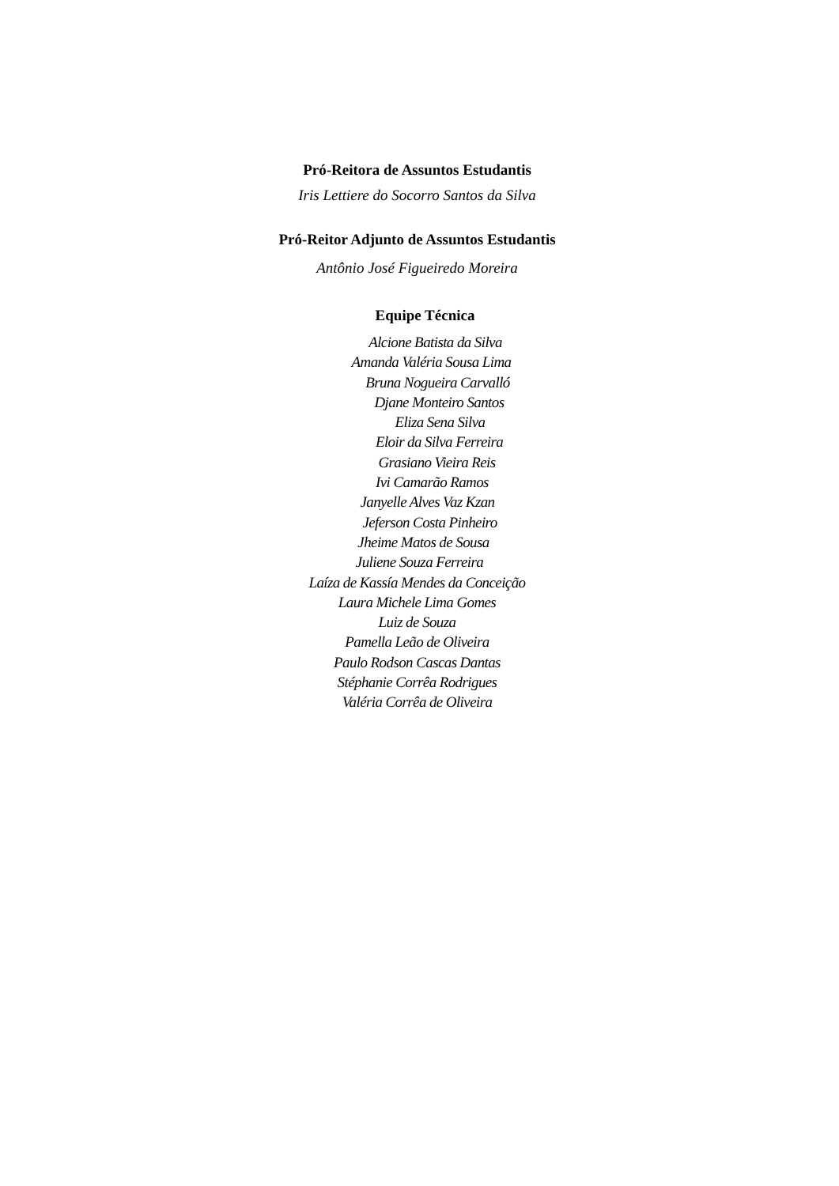Pró-Reitora de Assuntos Estudantis
Iris Lettiere do Socorro Santos da Silva
Pró-Reitor Adjunto de Assuntos Estudantis
Antônio José Figueiredo Moreira
Equipe Técnica
Alcione Batista da Silva
Amanda Valéria Sousa Lima
Bruna Nogueira Carvalló
Djane Monteiro Santos
Eliza Sena Silva
Eloir da Silva Ferreira
Grasiano Vieira Reis
Ivi Camarão Ramos
Janyelle Alves Vaz Kzan
Jeferson Costa Pinheiro
Jheime Matos de Sousa
Juliene Souza Ferreira
Laíza de Kassía Mendes da Conceição
Laura Michele Lima Gomes
Luiz de Souza
Pamella Leão de Oliveira
Paulo Rodson Cascas Dantas
Stéphanie Corrêa Rodrigues
Valéria Corrêa de Oliveira